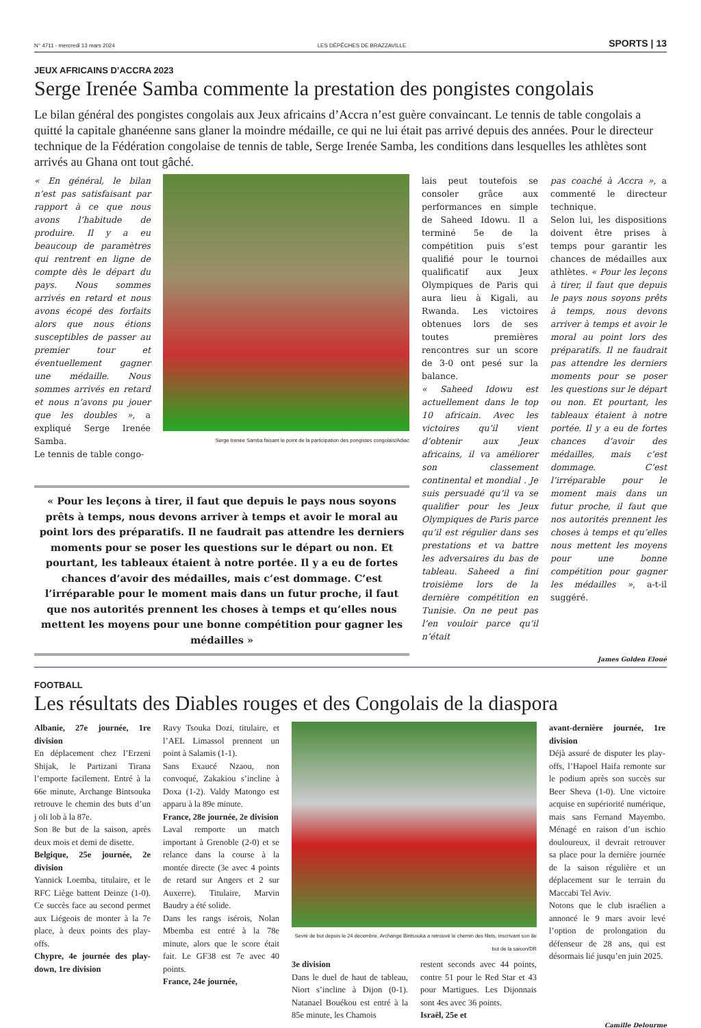N° 4711 - mercredi 13 mars 2024 LES DÉPÊCHES DE BRAZZAVILLE SPORTS | 13
JEUX AFRICAINS D’ACCRA 2023
Serge Irenée Samba commente la prestation des pongistes congolais
Le bilan général des pongistes congolais aux Jeux africains d’Accra n’est guère convaincant. Le tennis de table congolais a quitté la capitale ghanéenne sans glaner la moindre médaille, ce qui ne lui était pas arrivé depuis des années. Pour le directeur technique de la Fédération congolaise de tennis de table, Serge Irenée Samba, les conditions dans lesquelles les athlètes sont arrivés au Ghana ont tout gâché.
« En général, le bilan n’est pas satisfaisant par rapport à ce que nous avons l’habitude de produire. Il y a eu beaucoup de paramètres qui rentrent en ligne de compte dès le départ du pays. Nous sommes arrivés en retard et nous avons écopé des forfaits alors que nous étions susceptibles de passer au premier tour et éventuellement gagner une médaille. Nous sommes arrivés en retard et nous n’avons pu jouer que les doubles », a expliqué Serge Irenée Samba.
Le tennis de table congo-
Serge Irenée Samba faisant le point de la participation des pongistes congolais/Adiac
lais peut toutefois se consoler grâce aux performances en simple de Saheed Idowu. Il a terminé 5e de la compétition puis s’est qualifié pour le tournoi qualificatif aux Jeux Olympiques de Paris qui aura lieu à Kigali, au Rwanda. Les victoires obtenues lors de ses toutes premières rencontres sur un score de 3-0 ont pesé sur la balance.
« Saheed Idowu est actuellement dans le top 10 africain. Avec les victoires qu’il vient d’obtenir aux Jeux africains, il va améliorer son classement continental et mondial . Je suis persuadé qu’il va se qualifier pour les Jeux Olympiques de Paris parce qu’il est régulier dans ses prestations et va battre les adversaires du bas de tableau. Saheed a fini troisième lors de la dernière compétition en Tunisie. On ne peut pas l’en vouloir parce qu’il n’était
pas coaché à Accra », a commenté le directeur technique.
Selon lui, les dispositions doivent être prises à temps pour garantir les chances de médailles aux athlètes. « Pour les leçons à tirer, il faut que depuis le pays nous soyons prêts à temps, nous devons arriver à temps et avoir le moral au point lors des préparatifs. Il ne faudrait pas attendre les derniers moments pour se poser les questions sur le départ ou non. Et pourtant, les tableaux étaient à notre portée. Il y a eu de fortes chances d’avoir des médailles, mais c’est dommage. C’est l’irréparable pour le moment mais dans un futur proche, il faut que nos autorités prennent les choses à temps et qu’elles nous mettent les moyens pour une bonne compétition pour gagner les médailles », a-t-il suggéré.
« Pour les leçons à tirer, il faut que depuis le pays nous soyons prêts à temps, nous devons arriver à temps et avoir le moral au point lors des préparatifs. Il ne faudrait pas attendre les derniers moments pour se poser les questions sur le départ ou non. Et pourtant, les tableaux étaient à notre portée. Il y a eu de fortes chances d’avoir des médailles, mais c’est dommage. C’est l’irréparable pour le moment mais dans un futur proche, il faut que nos autorités prennent les choses à temps et qu’elles nous mettent les moyens pour une bonne compétition pour gagner les médailles »
James Golden Eloué
FOOTBALL
Les résultats des Diables rouges et des Congolais de la diaspora
Albanie, 27e journée, 1re division
En déplacement chez l’Erzeni Shijak, le Partizani Tirana l’emporte facilement. Entré à la 66e minute, Archange Bintsouka retrouve le chemin des buts d’un j oli lob à la 87e.
Son 8e but de la saison, après deux mois et demi de disette.
Belgique, 25e journée, 2e division
Yannick Loemba, titulaire, et le RFC Liège battent Deinze (1-0). Ce succès face au second permet aux Liégeois de monter à la 7e place, à deux points des play-offs.
Chypre, 4e journée des play-down, 1re division
Ravy Tsouka Dozi, titulaire, et l’AEL Limassol prennent un point à Salamis (1-1).
Sans Exaucé Nzaou, non convoqué, Zakakiou s’incline à Doxa (1-2). Valdy Matongo est apparu à la 89e minute.
France, 28e journée, 2e division
Laval remporte un match important à Grenoble (2-0) et se relance dans la course à la montée directe (3e avec 4 points de retard sur Angers et 2 sur Auxerre). Titulaire, Marvin Baudry a été solide.
Dans les rangs isérois, Nolan Mbemba est entré à la 78e minute, alors que le score était fait. Le GF38 est 7e avec 40 points.
France, 24e journée,
Sevré de but depuis le 24 décembre, Archange Bintsouka a retrouvé le chemin des filets, inscrivant son 8e but de la saison/DR
3e division
Dans le duel de haut de tableau, Niort s’incline à Dijon (0-1). Natanael Bouékou est entré à la 85e minute, les Chamois
restent seconds avec 44 points, contre 51 pour le Red Star et 43 pour Martigues. Les Dijonnais sont 4es avec 36 points.
Israël, 25e et
avant-dernière journée, 1re division
Déjà assuré de disputer les play-offs, l’Hapoel Haifa remonte sur le podium après son succès sur Beer Sheva (1-0). Une victoire acquise en supériorité numérique, mais sans Fernand Mayembo. Ménagé en raison d’un ischio douloureux, il devrait retrouver sa place pour la dernière journée de la saison régulière et un déplacement sur le terrain du Maccabi Tel Aviv.
Notons que le club israélien a annoncé le 9 mars avoir levé l’option de prolongation du défenseur de 28 ans, qui est désormais lié jusqu’en juin 2025.
Camille Delourme